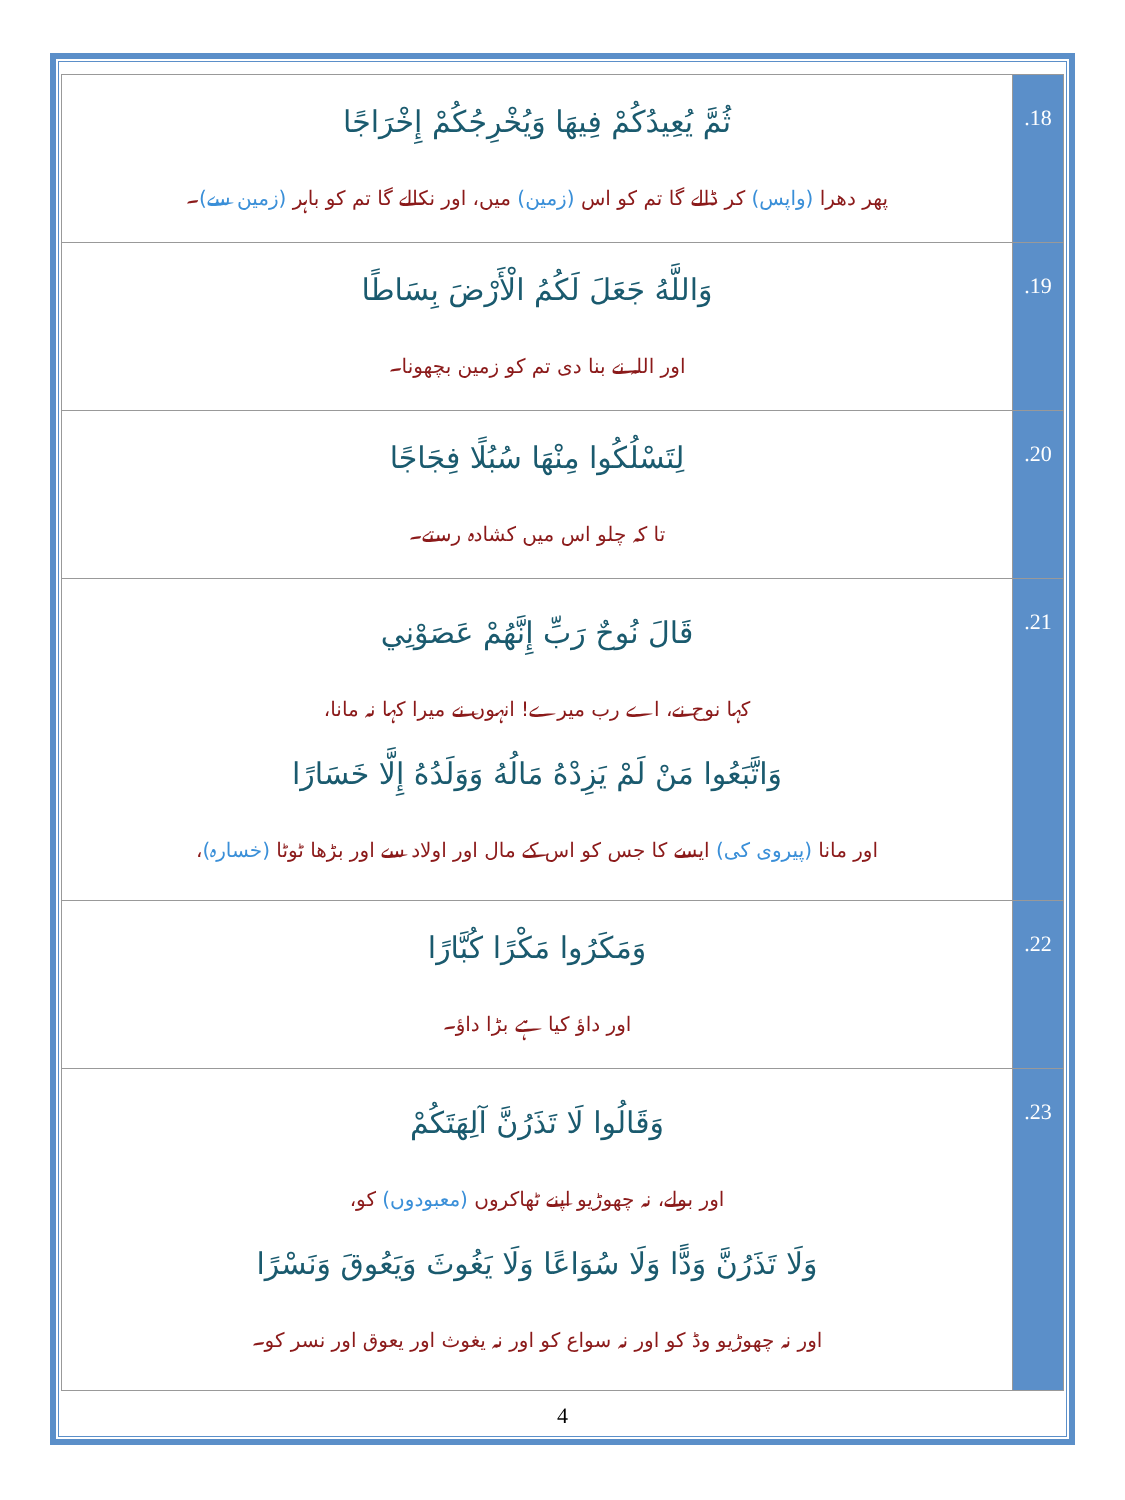| ثُمَّ يُعِيدُكُمْ فِيهَا وَيُخْرِجُكُمْ إِخْرَاجًا پھر دھرا (واپس) کر ڈالے گا تم کو اس (زمین) میں، اور نکالے گا تم کو باہر (زمین سے) ۔ | .18 |
| وَاللَّهُ جَعَلَ لَكُمُ الْأَرْضَ بِسَاطًا اور اللہ نے بنا دی تم کو زمین بچھونا۔ | .19 |
| لِتَسْلُكُوا مِنْهَا سُبُلًا فِجَاجًا تا کہ چلو اس میں کشادہ رستے۔ | .20 |
| قَالَ نُوحٌ رَبِّ إِنَّهُمْ عَصَوْنِي کہا نوح نے، اے رب میرے! انہوں نے میرا کہا نہ مانا، وَاتَّبَعُوا مَنْ لَمْ يَزِدْهُ مَالُهُ وَوَلَدُهُ إِلَّا خَسَارًا اور مانا (پیروی کی) ایسے کا جس کو اس کے مال اور اولاد سے اور بڑھا ٹوٹا (خسارہ) ، | .21 |
| وَمَكَرُوا مَكْرًا كُبَّارًا اور داؤ کیا ہے بڑا داؤ۔ | .22 |
| وَقَالُوا لَا تَذَرُنَّ آلِهَتَكُمْ اور بولے، نہ چھوڑیو اپنے ٹھاکروں (معبودوں) کو، وَلَا تَذَرُنَّ وَدًّا وَلَا سُوَاعًا وَلَا يَغُوثَ وَيَعُوقَ وَنَسْرًا اور نہ چھوڑیو وڈ کو اور نہ سواع کو اور نہ یغوث اور یعوق اور نسر کو۔ | .23 |
4